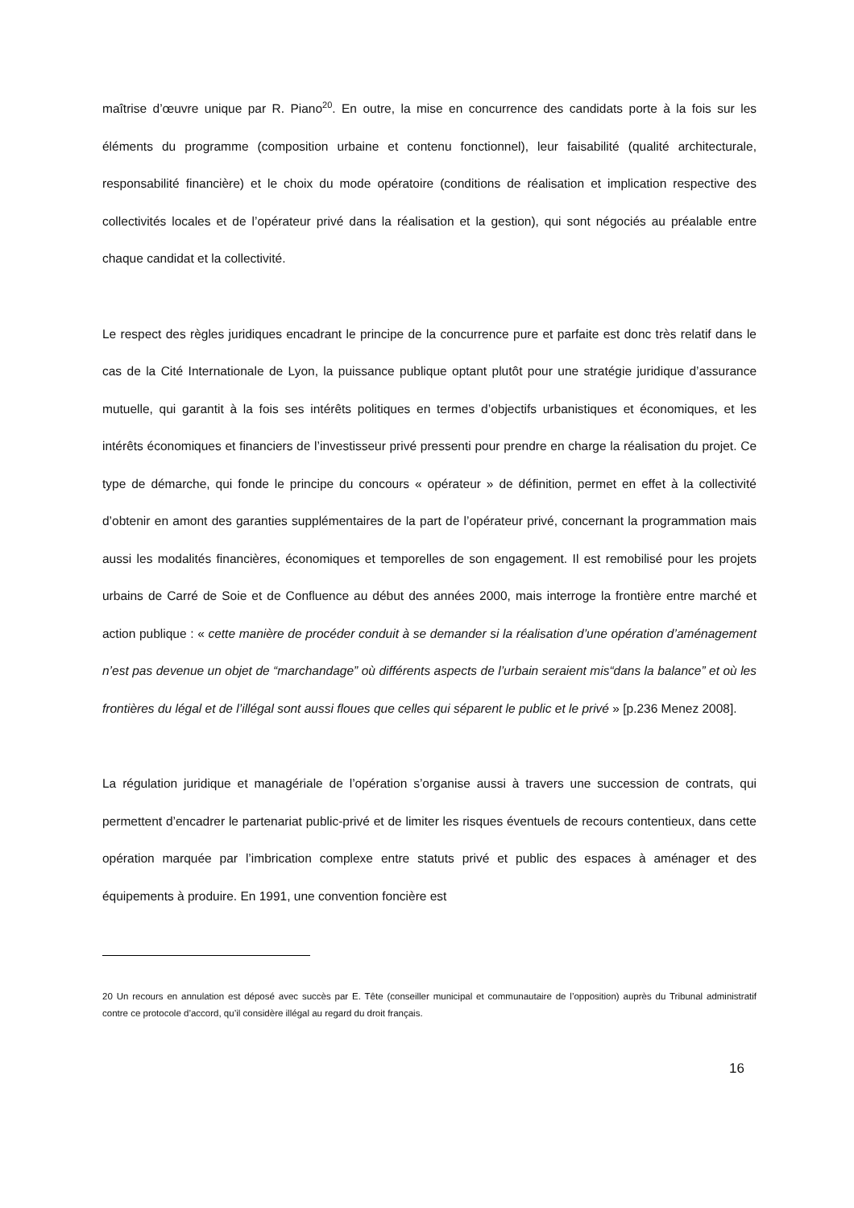maîtrise d’œuvre unique par R. Piano<sup>20</sup>. En outre, la mise en concurrence des candidats porte à la fois sur les éléments du programme (composition urbaine et contenu fonctionnel), leur faisabilité (qualité architecturale, responsabilité financière) et le choix du mode opératoire (conditions de réalisation et implication respective des collectivités locales et de l’opérateur privé dans la réalisation et la gestion), qui sont négociés au préalable entre chaque candidat et la collectivité.
Le respect des règles juridiques encadrant le principe de la concurrence pure et parfaite est donc très relatif dans le cas de la Cité Internationale de Lyon, la puissance publique optant plutôt pour une stratégie juridique d’assurance mutuelle, qui garantit à la fois ses intérêts politiques en termes d’objectifs urbanistiques et économiques, et les intérêts économiques et financiers de l’investisseur privé pressenti pour prendre en charge la réalisation du projet. Ce type de démarche, qui fonde le principe du concours « opérateur » de définition, permet en effet à la collectivité d’obtenir en amont des garanties supplémentaires de la part de l’opérateur privé, concernant la programmation mais aussi les modalités financières, économiques et temporelles de son engagement. Il est remobilisé pour les projets urbains de Carré de Soie et de Confluence au début des années 2000, mais interroge la frontière entre marché et action publique : « cette manière de procéder conduit à se demander si la réalisation d’une opération d’aménagement n’est pas devenue un objet de “marchandage” où différents aspects de l’urbain seraient mis“dans la balance” et où les frontières du légal et de l’illégal sont aussi floues que celles qui séparent le public et le privé » [p.236 Menez 2008].
La régulation juridique et managériale de l’opération s’organise aussi à travers une succession de contrats, qui permettent d’encadrer le partenariat public-privé et de limiter les risques éventuels de recours contentieux, dans cette opération marquée par l’imbrication complexe entre statuts privé et public des espaces à aménager et des équipements à produire. En 1991, une convention foncière est
20 Un recours en annulation est déposé avec succès par E. Tête (conseiller municipal et communautaire de l’opposition) auprès du Tribunal administratif contre ce protocole d’accord, qu’il considère illégal au regard du droit français.
16